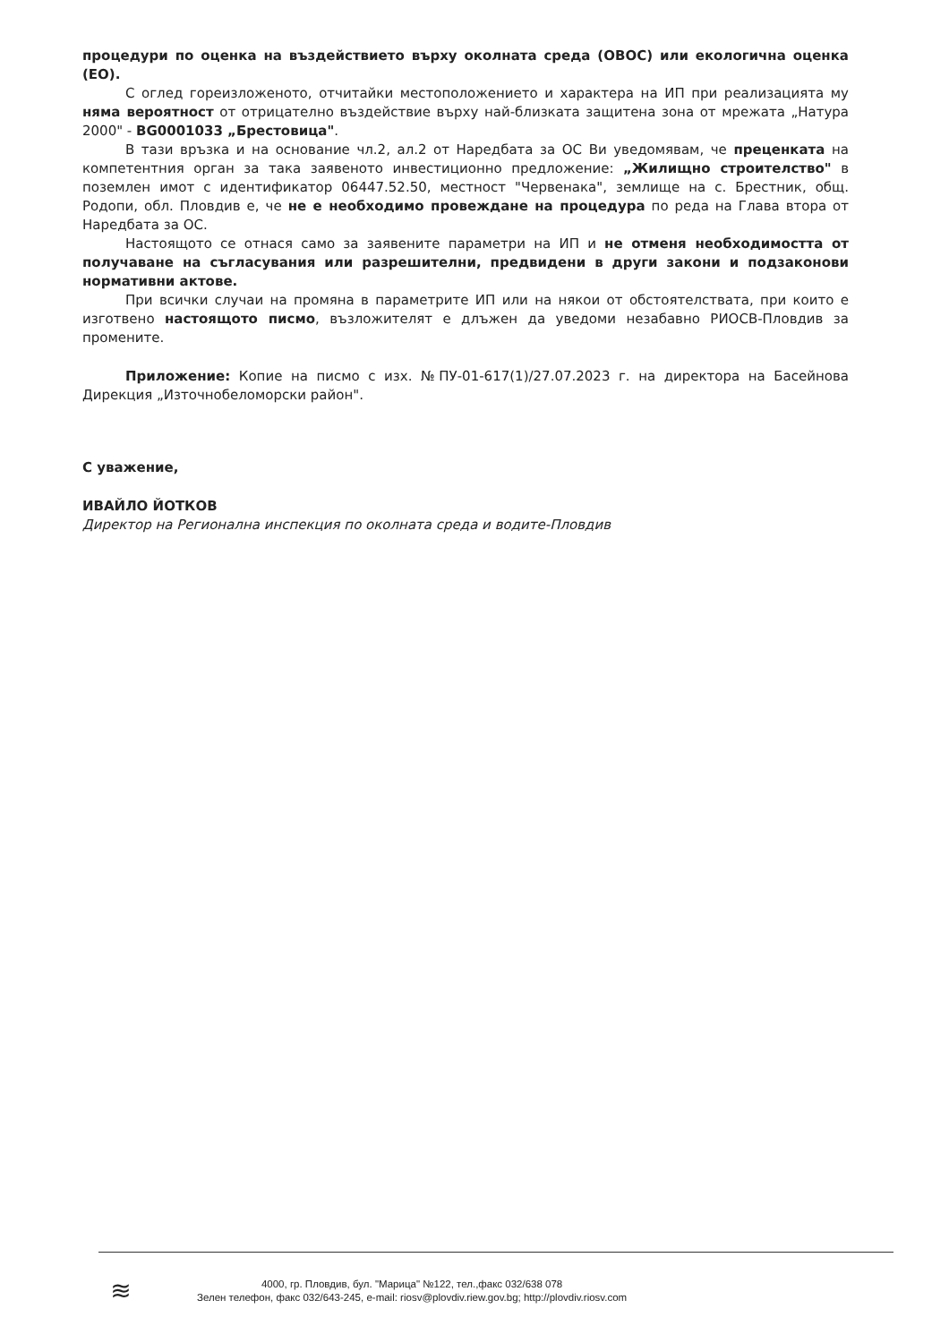процедури по оценка на въздействието върху околната среда (ОВОС) или екологична оценка (ЕО).
С оглед гореизложеното, отчитайки местоположението и характера на ИП при реализацията му няма вероятност от отрицателно въздействие върху най-близката защитена зона от мрежата „Натура 2000" - BG0001033 „Брестовица".
В тази връзка и на основание чл.2, ал.2 от Наредбата за ОС Ви уведомявам, че преценката на компетентния орган за така заявеното инвестиционно предложение: „Жилищно строителство" в поземлен имот с идентификатор 06447.52.50, местност "Червенака", землище на с. Брестник, общ. Родопи, обл. Пловдив е, че не е необходимо провеждане на процедура по реда на Глава втора от Наредбата за ОС.
Настоящото се отнася само за заявените параметри на ИП и не отменя необходимостта от получаване на съгласувания или разрешителни, предвидени в други закони и подзаконови нормативни актове.
При всички случаи на промяна в параметрите ИП или на някои от обстоятелствата, при които е изготвено настоящото писмо, възложителят е длъжен да уведоми незабавно РИОСВ-Пловдив за промените.
Приложение: Копие на писмо с изх. №ПУ-01-617(1)/27.07.2023 г. на директора на Басейнова Дирекция „Източнобеломорски район".
С уважение,
ИВАЙЛО ЙОТКОВ
Директор на Регионална инспекция по околната среда и водите-Пловдив
≋
4000, гр. Пловдив, бул. "Марица" №122, тел.,факс 032/638 078
Зелен телефон, факс 032/643-245, e-mail: riosv@plovdiv.riew.gov.bg; http://plovdiv.riosv.com